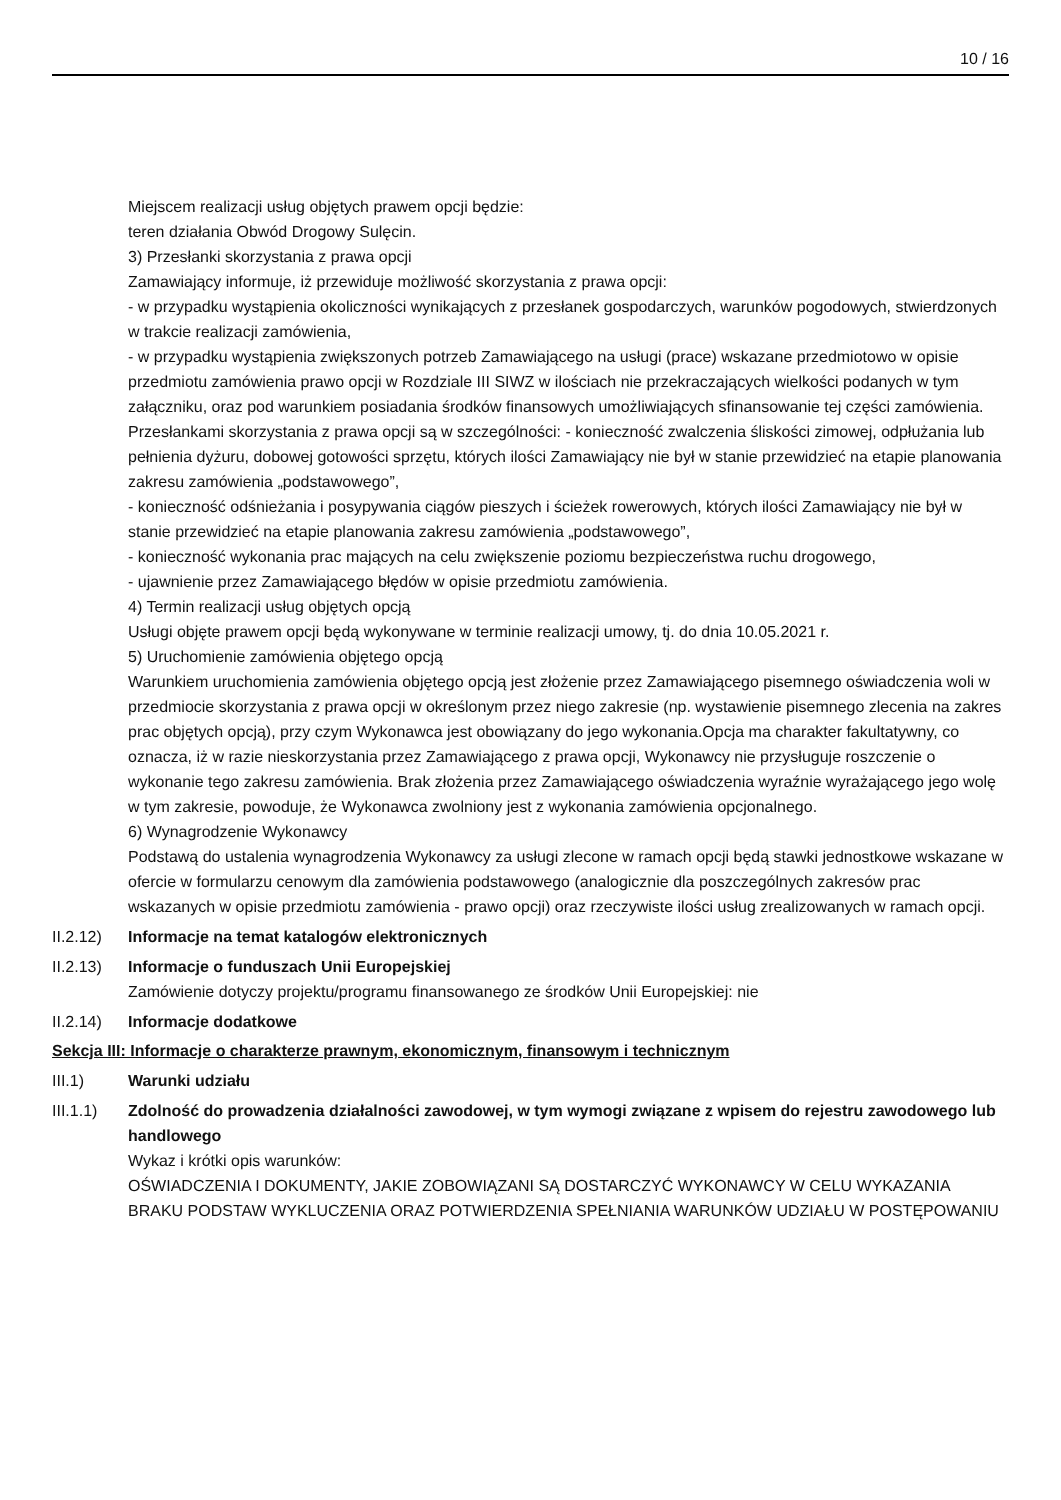10 / 16
Miejscem realizacji usług objętych prawem opcji będzie:
teren działania Obwód Drogowy Sulęcin.
3) Przesłanki skorzystania z prawa opcji
Zamawiający informuje, iż przewiduje możliwość skorzystania z prawa opcji:
- w przypadku wystąpienia okoliczności wynikających z przesłanek gospodarczych, warunków pogodowych, stwierdzonych w trakcie realizacji zamówienia,
- w przypadku wystąpienia zwiększonych potrzeb Zamawiającego na usługi (prace) wskazane przedmiotowo w opisie przedmiotu zamówienia prawo opcji w Rozdziale III SIWZ w ilościach nie przekraczających wielkości podanych w tym załączniku, oraz pod warunkiem posiadania środków finansowych umożliwiających sfinansowanie tej części zamówienia.
Przesłankami skorzystania z prawa opcji są w szczególności: - konieczność zwalczenia śliskości zimowej, odpłużania lub pełnienia dyżuru, dobowej gotowości sprzętu, których ilości Zamawiający nie był w stanie przewidzieć na etapie planowania zakresu zamówienia „podstawowego”,
- konieczność odśnieżania i posypywania ciągów pieszych i ścieżek rowerowych, których ilości Zamawiający nie był w stanie przewidzieć na etapie planowania zakresu zamówienia „podstawowego”,
- konieczność wykonania prac mających na celu zwiększenie poziomu bezpieczeństwa ruchu drogowego,
- ujawnienie przez Zamawiającego błędów w opisie przedmiotu zamówienia.
4) Termin realizacji usług objętych opcją
Usługi objęte prawem opcji będą wykonywane w terminie realizacji umowy, tj. do dnia 10.05.2021 r.
5) Uruchomienie zamówienia objętego opcją
Warunkiem uruchomienia zamówienia objętego opcją jest złożenie przez Zamawiającego pisemnego oświadczenia woli w przedmiocie skorzystania z prawa opcji w określonym przez niego zakresie (np. wystawienie pisemnego zlecenia na zakres prac objętych opcją), przy czym Wykonawca jest obowiązany do jego wykonania.Opcja ma charakter fakultatywny, co oznacza, iż w razie nieskorzystania przez Zamawiającego z prawa opcji, Wykonawcy nie przysługuje roszczenie o wykonanie tego zakresu zamówienia. Brak złożenia przez Zamawiającego oświadczenia wyraźnie wyrażającego jego wolę w tym zakresie, powoduje, że Wykonawca zwolniony jest z wykonania zamówienia opcjonalnego.
6) Wynagrodzenie Wykonawcy
Podstawą do ustalenia wynagrodzenia Wykonawcy za usługi zlecone w ramach opcji będą stawki jednostkowe wskazane w ofercie w formularzu cenowym dla zamówienia podstawowego (analogicznie dla poszczególnych zakresów prac wskazanych w opisie przedmiotu zamówienia - prawo opcji) oraz rzeczywiste ilości usług zrealizowanych w ramach opcji.
II.2.12)
Informacje na temat katalogów elektronicznych
II.2.13)
Informacje o funduszach Unii Europejskiej
Zamówienie dotyczy projektu/programu finansowanego ze środków Unii Europejskiej: nie
II.2.14)
Informacje dodatkowe
Sekcja III: Informacje o charakterze prawnym, ekonomicznym, finansowym i technicznym
III.1) Warunki udziału
III.1.1)
Zdolność do prowadzenia działalności zawodowej, w tym wymogi związane z wpisem do rejestru zawodowego lub handlowego
Wykaz i krótki opis warunków:
OŚWIADCZENIA I DOKUMENTY, JAKIE ZOBOWIĄZANI SĄ DOSTARCZYĆ WYKONAWCY W CELU WYKAZANIA BRAKU PODSTAW WYKLUCZENIA ORAZ POTWIERDZENIA SPEŁNIANIA WARUNKÓW UDZIAŁU W POSTĘPOWANIU